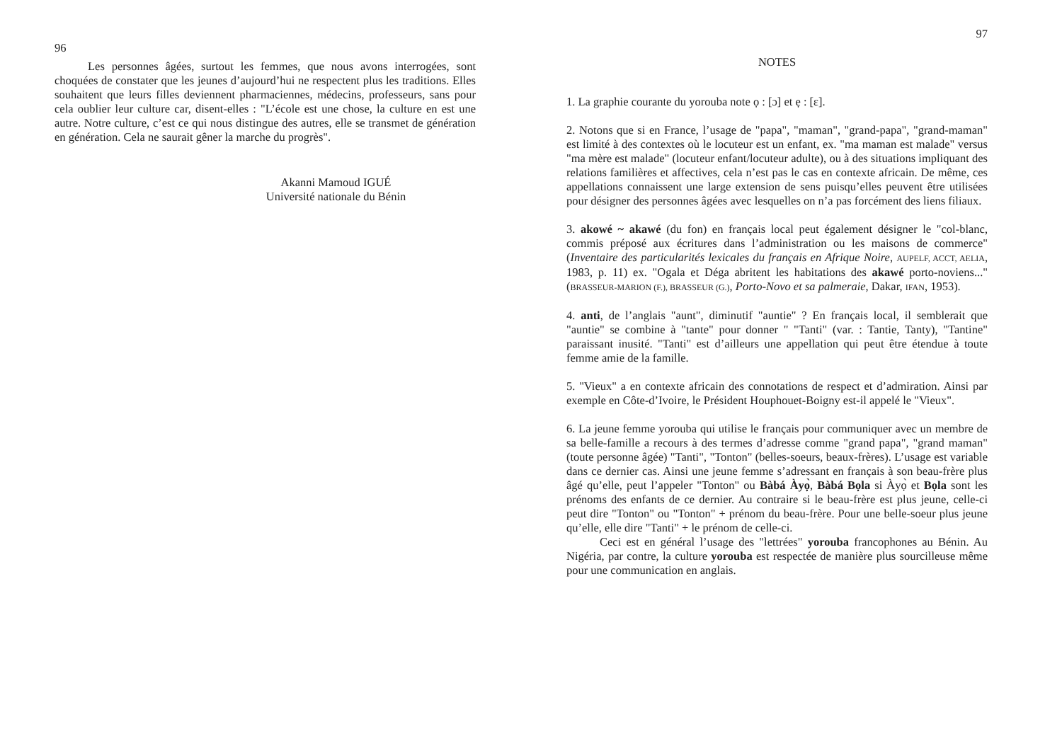96
Les personnes âgées, surtout les femmes, que nous avons interrogées, sont choquées de constater que les jeunes d’aujourd’hui ne respectent plus les traditions. Elles souhaitent que leurs filles deviennent pharmaciennes, médecins, professeurs, sans pour cela oublier leur culture car, disent-elles : "L’école est une chose, la culture en est une autre. Notre culture, c’est ce qui nous distingue des autres, elle se transmet de génération en génération. Cela ne saurait gêner la marche du progrès".
Akanni Mamoud IGUÉ
Université nationale du Bénin
97
NOTES
1. La graphie courante du yorouba note ọ : [ɔ] et ẹ : [ɛ].
2. Notons que si en France, l’usage de "papa", "maman", "grand-papa", "grand-maman" est limité à des contextes où le locuteur est un enfant, ex. "ma maman est malade" versus "ma mère est malade" (locuteur enfant/locuteur adulte), ou à des situations impliquant des relations familières et affectives, cela n’est pas le cas en contexte africain. De même, ces appellations connaissent une large extension de sens puisqu’elles peuvent être utilisées pour désigner des personnes âgées avec lesquelles on n’a pas forcément des liens filiaux.
3. akowé ~ akawé (du fon) en français local peut également désigner le "col-blanc, commis préposé aux écritures dans l’administration ou les maisons de commerce" (Inventaire des particularités lexicales du français en Afrique Noire, AUPELF, ACCT, AELIA, 1983, p. 11) ex. "Ogala et Déga abritent les habitations des akawé porto-noviens..." (BRASSEUR-MARION (F.), BRASSEUR (G.), Porto-Novo et sa palmeraie, Dakar, IFAN, 1953).
4. anti, de l’anglais "aunt", diminutif "auntie" ? En français local, il semblerait que "auntie" se combine à "tante" pour donner " "Tanti" (var. : Tantie, Tanty), "Tantine" paraissant inusité. "Tanti" est d’ailleurs une appellation qui peut être étendue à toute femme amie de la famille.
5. "Vieux" a en contexte africain des connotations de respect et d’admiration. Ainsi par exemple en Côte-d’Ivoire, le Président Houphouet-Boigny est-il appelé le "Vieux".
6. La jeune femme yorouba qui utilise le français pour communiquer avec un membre de sa belle-famille a recours à des termes d’adresse comme "grand papa", "grand maman" (toute personne âgée) "Tanti", "Tonton" (belles-soeurs, beaux-frères). L’usage est variable dans ce dernier cas. Ainsi une jeune femme s’adressant en français à son beau-frère plus âgé qu’elle, peut l’appeler "Tonton" ou Bàbá Àyọ̀, Bàbá Bọla si Àyọ̀ et Bọla sont les prénoms des enfants de ce dernier. Au contraire si le beau-frère est plus jeune, celle-ci peut dire "Tonton" ou "Tonton" + prénom du beau-frère. Pour une belle-soeur plus jeune qu’elle, elle dire "Tanti" + le prénom de celle-ci.
Ceci est en général l’usage des "lettrées" yorouba francophones au Bénin. Au Nigéria, par contre, la culture yorouba est respectée de manière plus sourcilleuse même pour une communication en anglais.